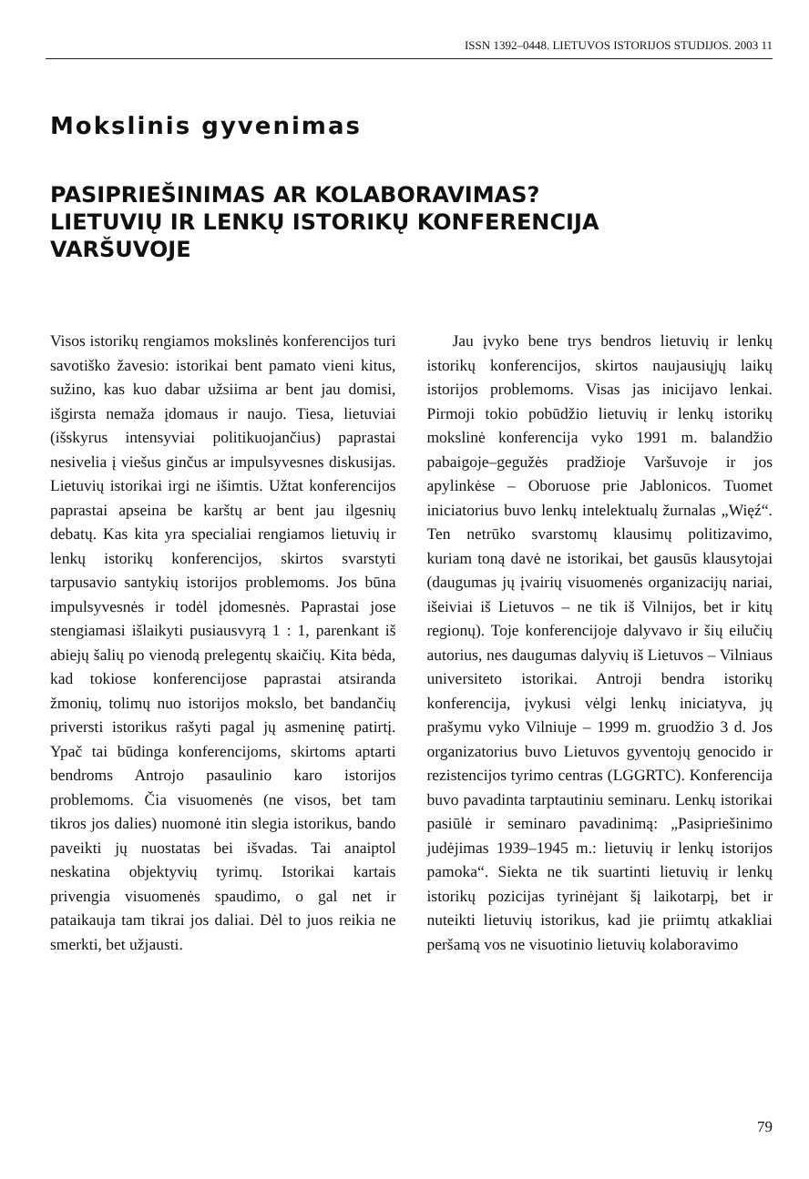ISSN 1392–0448. LIETUVOS ISTORIJOS STUDIJOS. 2003 11
Mokslinis gyvenimas
PASIPRIEŠINIMAS AR KOLABORAVIMAS?
LIETUVIŲ IR LENKŲ ISTORIKŲ KONFERENCIJA
VARŠUVOJE
Visos istorikų rengiamos mokslinės konferencijos turi savotiško žavesio: istorikai bent pamato vieni kitus, sužino, kas kuo dabar užsiima ar bent jau domisi, išgirsta nemaža įdomaus ir naujo. Tiesa, lietuviai (išskyrus intensyviai politikuojančius) paprastai nesivelia į viešus ginčus ar impulsyvesnes diskusijas. Lietuvių istorikai irgi ne išimtis. Užtat konferencijos paprastai apseina be karštų ar bent jau ilgesnių debatų. Kas kita yra specialiai rengiamos lietuvių ir lenkų istorikų konferencijos, skirtos svarstyti tarpusavio santykių istorijos problemoms. Jos būna impulsyvesnės ir todėl įdomesnės. Paprastai jose stengiamasi išlaikyti pusiausvyrą 1 : 1, parenkant iš abiejų šalių po vienodą prelegentų skaičių. Kita bėda, kad tokiose konferencijose paprastai atsiranda žmonių, tolimų nuo istorijos mokslo, bet bandančių priversti istorikus rašyti pagal jų asmeninę patirtį. Ypač tai būdinga konferencijoms, skirtoms aptarti bendroms Antrojo pasaulinio karo istorijos problemoms. Čia visuomenės (ne visos, bet tam tikros jos dalies) nuomonė itin slegia istorikus, bando paveikti jų nuostatas bei išvadas. Tai anaiptol neskatina objektyvių tyrimų. Istorikai kartais privengia visuomenės spaudimo, o gal net ir pataikauja tam tikrai jos daliai. Dėl to juos reikia ne smerkti, bet užjausti.
Jau įvyko bene trys bendros lietuvių ir lenkų istorikų konferencijos, skirtos naujausiųjų laikų istorijos problemoms. Visas jas inicijavo lenkai. Pirmoji tokio pobūdžio lietuvių ir lenkų istorikų mokslinė konferencija vyko 1991 m. balandžio pabaigoje–gegužės pradžioje Varšuvoje ir jos apylinkėse – Oboruose prie Jablonicos. Tuomet iniciatorius buvo lenkų intelektualų žurnalas „Więź“. Ten netrūko svarstomų klausimų politizavimo, kuriam toną davė ne istorikai, bet gausūs klausytojai (daugumas jų įvairių visuomenės organizacijų nariai, išeiviai iš Lietuvos – ne tik iš Vilnijos, bet ir kitų regionų). Toje konferencijoje dalyvavo ir šių eilučių autorius, nes daugumas dalyvių iš Lietuvos – Vilniaus universiteto istorikai. Antroji bendra istorikų konferencija, įvykusi vėlgi lenkų iniciatyva, jų prašymu vyko Vilniuje – 1999 m. gruodžio 3 d. Jos organizatorius buvo Lietuvos gyventojų genocido ir rezistencijos tyrimo centras (LGGRTC). Konferencija buvo pavadinta tarptautiniu seminaru. Lenkų istorikai pasiūlė ir seminaro pavadinimą: „Pasipriešinimo judėjimas 1939–1945 m.: lietuvių ir lenkų istorijos pamoka“. Siekta ne tik suartinti lietuvių ir lenkų istorikų pozicijas tyrinėjant šį laikotarpį, bet ir nuteikti lietuvių istorikus, kad jie priimtų atkakliai peršamą vos ne visuotinio lietuvių kolaboravimo
79